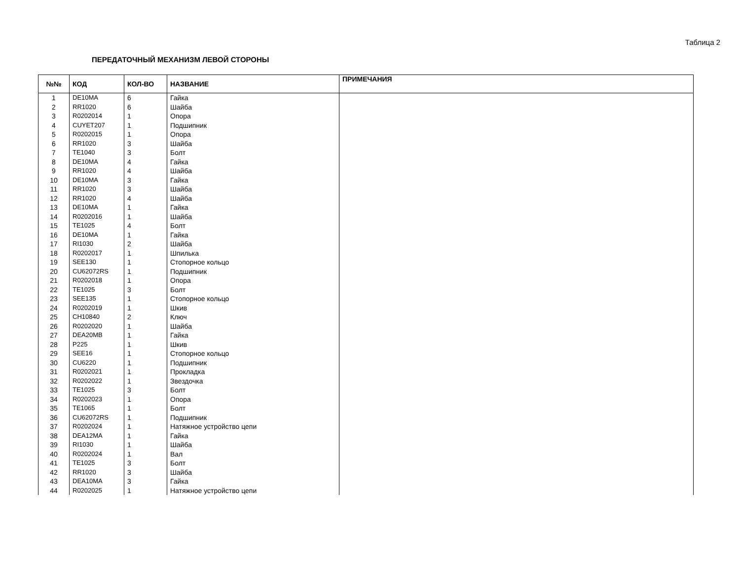Таблица 2
ПЕРЕДАТОЧНЫЙ МЕХАНИЗМ ЛЕВОЙ СТОРОНЫ
| №№ | КОД | КОЛ-ВО | НАЗВАНИЕ | ПРИМЕЧАНИЯ |
| --- | --- | --- | --- | --- |
| 1 | DE10MA | 6 | Гайка | |
| 2 | RR1020 | 6 | Шайба | |
| 3 | R0202014 | 1 | Опора | |
| 4 | CUYET207 | 1 | Подшипник | |
| 5 | R0202015 | 1 | Опора | |
| 6 | RR1020 | 3 | Шайба | |
| 7 | TE1040 | 3 | Болт | |
| 8 | DE10MA | 4 | Гайка | |
| 9 | RR1020 | 4 | Шайба | |
| 10 | DE10MA | 3 | Гайка | |
| 11 | RR1020 | 3 | Шайба | |
| 12 | RR1020 | 4 | Шайба | |
| 13 | DE10MA | 1 | Гайка | |
| 14 | R0202016 | 1 | Шайба | |
| 15 | TE1025 | 4 | Болт | |
| 16 | DE10MA | 1 | Гайка | |
| 17 | RI1030 | 2 | Шайба | |
| 18 | R0202017 | 1 | Шпилька | |
| 19 | SEE130 | 1 | Стопорное кольцо | |
| 20 | CU62072RS | 1 | Подшипник | |
| 21 | R0202018 | 1 | Опора | |
| 22 | TE1025 | 3 | Болт | |
| 23 | SEE135 | 1 | Стопорное кольцо | |
| 24 | R0202019 | 1 | Шкив | |
| 25 | CH10840 | 2 | Ключ | |
| 26 | R0202020 | 1 | Шайба | |
| 27 | DEA20MB | 1 | Гайка | |
| 28 | P225 | 1 | Шкив | |
| 29 | SEE16 | 1 | Стопорное кольцо | |
| 30 | CU6220 | 1 | Подшипник | |
| 31 | R0202021 | 1 | Прокладка | |
| 32 | R0202022 | 1 | Звездочка | |
| 33 | TE1025 | 3 | Болт | |
| 34 | R0202023 | 1 | Опора | |
| 35 | TE1065 | 1 | Болт | |
| 36 | CU62072RS | 1 | Подшипник | |
| 37 | R0202024 | 1 | Натяжное устройство цепи | |
| 38 | DEA12MA | 1 | Гайка | |
| 39 | RI1030 | 1 | Шайба | |
| 40 | R0202024 | 1 | Вал | |
| 41 | TE1025 | 3 | Болт | |
| 42 | RR1020 | 3 | Шайба | |
| 43 | DEA10MA | 3 | Гайка | |
| 44 | R0202025 | 1 | Натяжное устройство цепи | |